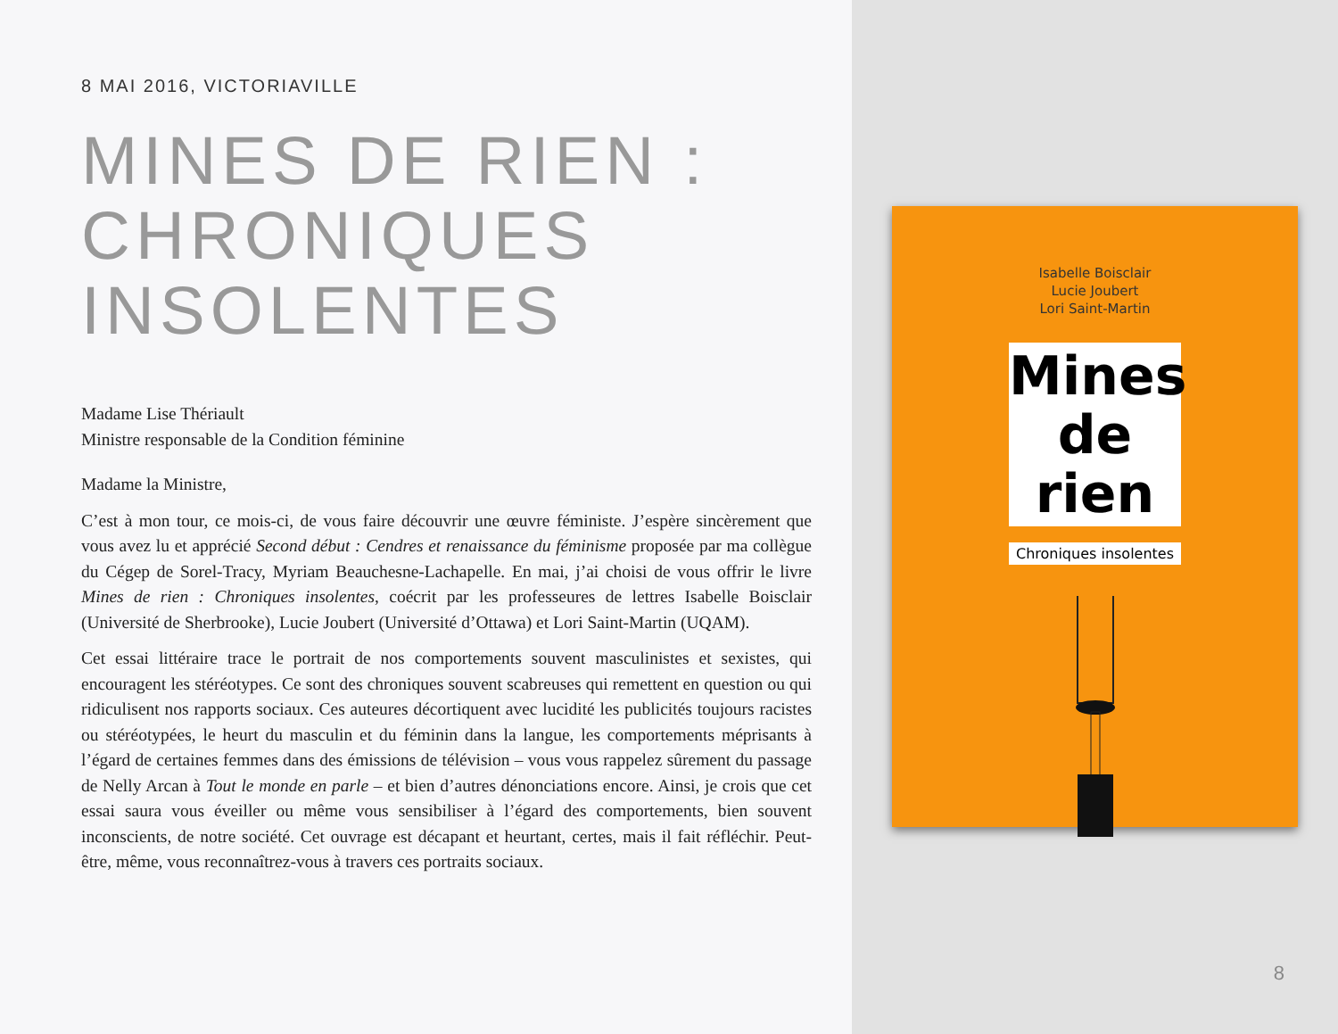8 MAI 2016, VICTORIAVILLE
MINES DE RIEN :
CHRONIQUES
INSOLENTES
Madame Lise Thériault
Ministre responsable de la Condition féminine
Madame la Ministre,
C’est à mon tour, ce mois-ci, de vous faire découvrir une œuvre féministe. J’espère sincèrement que vous avez lu et apprécié Second début : Cendres et renaissance du féminisme proposée par ma collègue du Cégep de Sorel-Tracy, Myriam Beauchesne-Lachapelle. En mai, j’ai choisi de vous offrir le livre Mines de rien : Chroniques insolentes, coécrit par les professeures de lettres Isabelle Boisclair (Université de Sherbrooke), Lucie Joubert (Université d’Ottawa) et Lori Saint-Martin (UQAM).
Cet essai littéraire trace le portrait de nos comportements souvent masculinistes et sexistes, qui encouragent les stéréotypes. Ce sont des chroniques souvent scabreuses qui remettent en question ou qui ridiculisent nos rapports sociaux. Ces auteures décortiquent avec lucidité les publicités toujours racistes ou stéréotypées, le heurt du masculin et du féminin dans la langue, les comportements méprisants à l’égard de certaines femmes dans des émissions de télévision – vous vous rappelez sûrement du passage de Nelly Arcan à Tout le monde en parle – et bien d’autres dénonciations encore. Ainsi, je crois que cet essai saura vous éveiller ou même vous sensibiliser à l’égard des comportements, bien souvent inconscients, de notre société. Cet ouvrage est décapant et heurtant, certes, mais il fait réfléchir. Peut-être, même, vous reconnaîtrez-vous à travers ces portraits sociaux.
Isabelle Boisclair
Lucie Joubert
Lori Saint-Martin
Mines
de rien
Chroniques insolentes
8